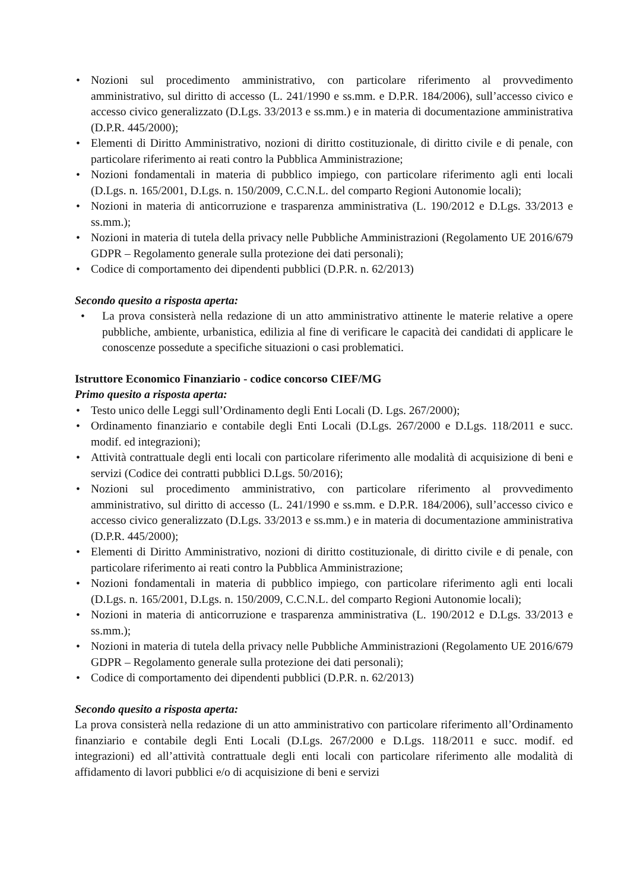• Nozioni sul procedimento amministrativo, con particolare riferimento al provvedimento amministrativo, sul diritto di accesso (L. 241/1990 e ss.mm. e D.P.R. 184/2006), sull’accesso civico e accesso civico generalizzato (D.Lgs. 33/2013 e ss.mm.) e in materia di documentazione amministrativa (D.P.R. 445/2000);
• Elementi di Diritto Amministrativo, nozioni di diritto costituzionale, di diritto civile e di penale, con particolare riferimento ai reati contro la Pubblica Amministrazione;
• Nozioni fondamentali in materia di pubblico impiego, con particolare riferimento agli enti locali (D.Lgs. n. 165/2001, D.Lgs. n. 150/2009, C.C.N.L. del comparto Regioni Autonomie locali);
• Nozioni in materia di anticorruzione e trasparenza amministrativa (L. 190/2012 e D.Lgs. 33/2013 e ss.mm.);
• Nozioni in materia di tutela della privacy nelle Pubbliche Amministrazioni (Regolamento UE 2016/679 GDPR – Regolamento generale sulla protezione dei dati personali);
• Codice di comportamento dei dipendenti pubblici (D.P.R. n. 62/2013)
Secondo quesito a risposta aperta:
• La prova consisterà nella redazione di un atto amministrativo attinente le materie relative a opere pubbliche, ambiente, urbanistica, edilizia al fine di verificare le capacità dei candidati di applicare le conoscenze possedute a specifiche situazioni o casi problematici.
Istruttore Economico Finanziario - codice concorso CIEF/MG
Primo quesito a risposta aperta:
• Testo unico delle Leggi sull’Ordinamento degli Enti Locali (D. Lgs. 267/2000);
• Ordinamento finanziario e contabile degli Enti Locali (D.Lgs. 267/2000 e D.Lgs. 118/2011 e succ. modif. ed integrazioni);
• Attività contrattuale degli enti locali con particolare riferimento alle modalità di acquisizione di beni e servizi (Codice dei contratti pubblici D.Lgs. 50/2016);
• Nozioni sul procedimento amministrativo, con particolare riferimento al provvedimento amministrativo, sul diritto di accesso (L. 241/1990 e ss.mm. e D.P.R. 184/2006), sull’accesso civico e accesso civico generalizzato (D.Lgs. 33/2013 e ss.mm.) e in materia di documentazione amministrativa (D.P.R. 445/2000);
• Elementi di Diritto Amministrativo, nozioni di diritto costituzionale, di diritto civile e di penale, con particolare riferimento ai reati contro la Pubblica Amministrazione;
• Nozioni fondamentali in materia di pubblico impiego, con particolare riferimento agli enti locali (D.Lgs. n. 165/2001, D.Lgs. n. 150/2009, C.C.N.L. del comparto Regioni Autonomie locali);
• Nozioni in materia di anticorruzione e trasparenza amministrativa (L. 190/2012 e D.Lgs. 33/2013 e ss.mm.);
• Nozioni in materia di tutela della privacy nelle Pubbliche Amministrazioni (Regolamento UE 2016/679 GDPR – Regolamento generale sulla protezione dei dati personali);
• Codice di comportamento dei dipendenti pubblici (D.P.R. n. 62/2013)
Secondo quesito a risposta aperta:
La prova consisterà nella redazione di un atto amministrativo con particolare riferimento all’Ordinamento finanziario e contabile degli Enti Locali (D.Lgs. 267/2000 e D.Lgs. 118/2011 e succ. modif. ed integrazioni) ed all’attività contrattuale degli enti locali con particolare riferimento alle modalità di affidamento di lavori pubblici e/o di acquisizione di beni e servizi